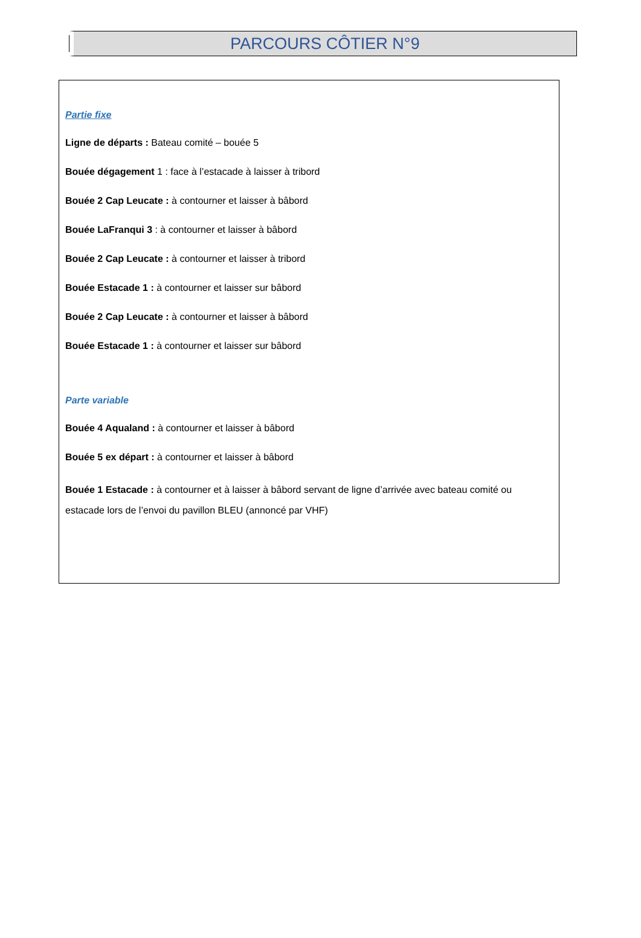PARCOURS CÔTIER N°9
Partie fixe
Ligne de départs : Bateau comité – bouée 5
Bouée dégagement 1 : face à l’estacade à laisser à tribord
Bouée 2 Cap Leucate : à contourner et laisser à bâbord
Bouée LaFranqui 3 : à contourner et laisser à bâbord
Bouée 2 Cap Leucate : à contourner et laisser à tribord
Bouée Estacade 1 : à contourner et laisser sur bâbord
Bouée 2 Cap Leucate : à contourner et laisser à bâbord
Bouée Estacade 1 : à contourner et laisser sur bâbord
Parte variable
Bouée 4 Aqualand : à contourner et laisser à bâbord
Bouée 5 ex départ : à contourner et laisser à bâbord
Bouée 1 Estacade : à contourner et à laisser à bâbord servant de ligne d’arrivée avec bateau comité ou estacade lors de l’envoi du pavillon BLEU (annoncé par VHF)